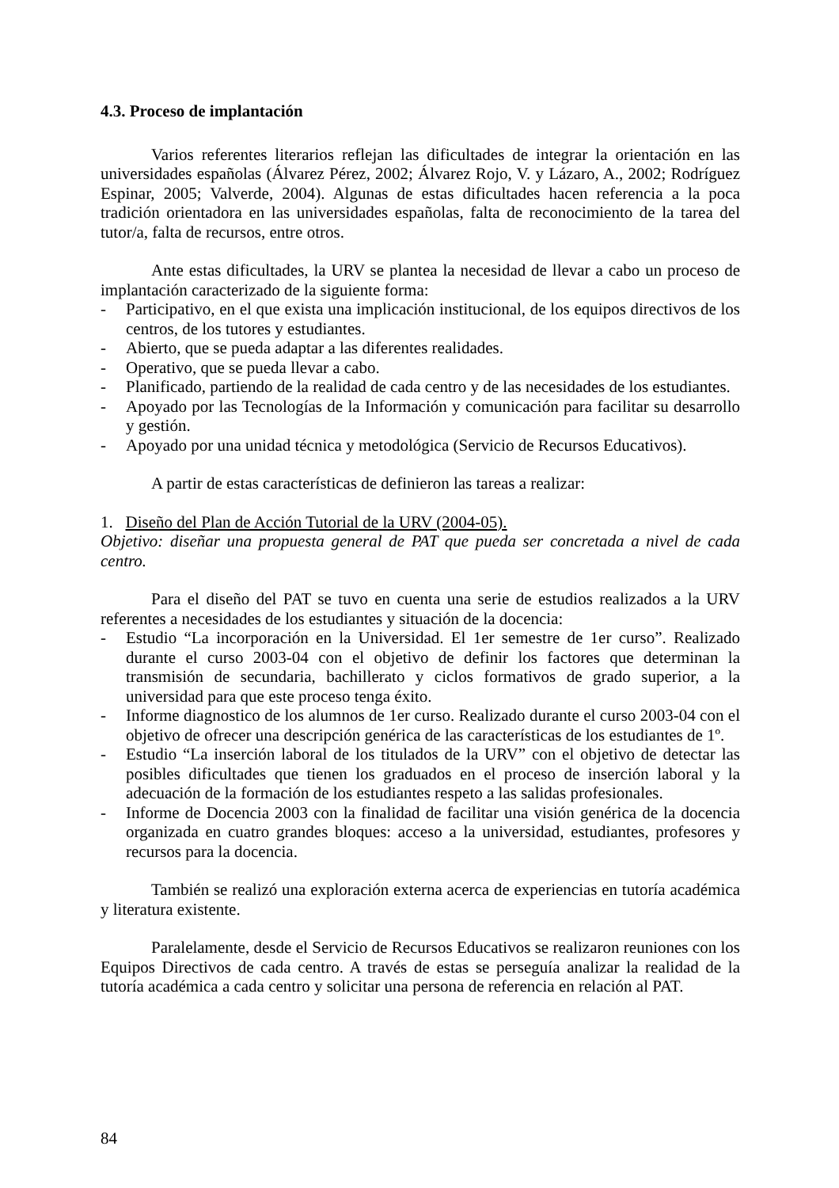4.3. Proceso de implantación
Varios referentes literarios reflejan las dificultades de integrar la orientación en las universidades españolas (Álvarez Pérez, 2002; Álvarez Rojo, V. y Lázaro, A., 2002; Rodríguez Espinar, 2005; Valverde, 2004). Algunas de estas dificultades hacen referencia a la poca tradición orientadora en las universidades españolas, falta de reconocimiento de la tarea del tutor/a, falta de recursos, entre otros.
Ante estas dificultades, la URV se plantea la necesidad de llevar a cabo un proceso de implantación caracterizado de la siguiente forma:
- Participativo, en el que exista una implicación institucional, de los equipos directivos de los centros, de los tutores y estudiantes.
- Abierto, que se pueda adaptar a las diferentes realidades.
- Operativo, que se pueda llevar a cabo.
- Planificado, partiendo de la realidad de cada centro y de las necesidades de los estudiantes.
- Apoyado por las Tecnologías de la Información y comunicación para facilitar su desarrollo y gestión.
- Apoyado por una unidad técnica y metodológica (Servicio de Recursos Educativos).
A partir de estas características de definieron las tareas a realizar:
1. Diseño del Plan de Acción Tutorial de la URV (2004-05).
Objetivo: diseñar una propuesta general de PAT que pueda ser concretada a nivel de cada centro.
Para el diseño del PAT se tuvo en cuenta una serie de estudios realizados a la URV referentes a necesidades de los estudiantes y situación de la docencia:
- Estudio “La incorporación en la Universidad. El 1er semestre de 1er curso”. Realizado durante el curso 2003-04 con el objetivo de definir los factores que determinan la transmisión de secundaria, bachillerato y ciclos formativos de grado superior, a la universidad para que este proceso tenga éxito.
- Informe diagnostico de los alumnos de 1er curso. Realizado durante el curso 2003-04 con el objetivo de ofrecer una descripción genérica de las características de los estudiantes de 1º.
- Estudio “La inserción laboral de los titulados de la URV” con el objetivo de detectar las posibles dificultades que tienen los graduados en el proceso de inserción laboral y la adecuación de la formación de los estudiantes respeto a las salidas profesionales.
- Informe de Docencia 2003 con la finalidad de facilitar una visión genérica de la docencia organizada en cuatro grandes bloques: acceso a la universidad, estudiantes, profesores y recursos para la docencia.
También se realizó una exploración externa acerca de experiencias en tutoría académica y literatura existente.
Paralelamente, desde el Servicio de Recursos Educativos se realizaron reuniones con los Equipos Directivos de cada centro. A través de estas se perseguía analizar la realidad de la tutoría académica a cada centro y solicitar una persona de referencia en relación al PAT.
84